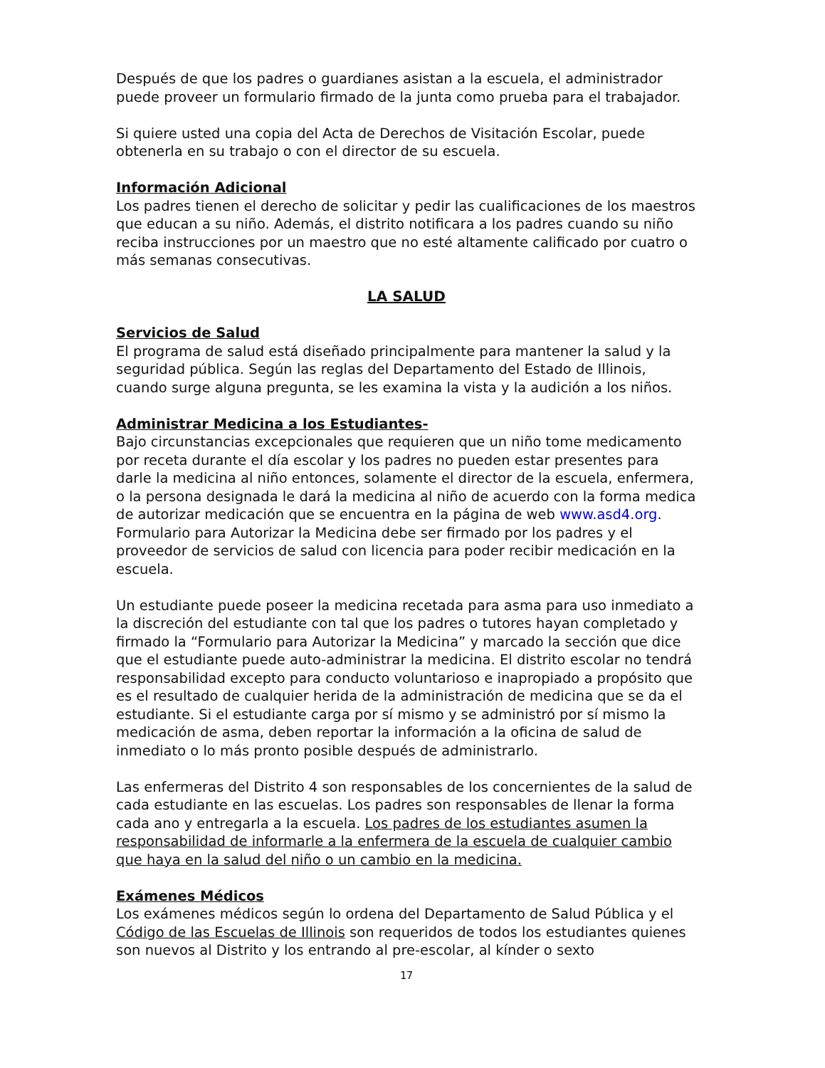Después de que los padres o guardianes asistan a la escuela, el administrador puede proveer un formulario firmado de la junta como prueba para el trabajador.
Si quiere usted una copia del Acta de Derechos de Visitación Escolar, puede obtenerla en su trabajo o con el director de su escuela.
Información Adicional
Los padres tienen el derecho de solicitar y pedir las cualificaciones de los maestros que educan a su niño. Además, el distrito notificara a los padres cuando su niño reciba instrucciones por un maestro que no esté altamente calificado por cuatro o más semanas consecutivas.
LA SALUD
Servicios de Salud
El programa de salud está diseñado principalmente para mantener la salud y la seguridad pública. Según las reglas del Departamento del Estado de Illinois, cuando surge alguna pregunta, se les examina la vista y la audición a los niños.
Administrar Medicina a los Estudiantes-
Bajo circunstancias excepcionales que requieren que un niño tome medicamento por receta durante el día escolar y los padres no pueden estar presentes para darle la medicina al niño entonces, solamente el director de la escuela, enfermera, o la persona designada le dará la medicina al niño de acuerdo con la forma medica de autorizar medicación que se encuentra en la página de web www.asd4.org. Formulario para Autorizar la Medicina debe ser firmado por los padres y el proveedor de servicios de salud con licencia para poder recibir medicación en la escuela.
Un estudiante puede poseer la medicina recetada para asma para uso inmediato a la discreción del estudiante con tal que los padres o tutores hayan completado y firmado la “Formulario para Autorizar la Medicina” y marcado la sección que dice que el estudiante puede auto-administrar la medicina. El distrito escolar no tendrá responsabilidad excepto para conducto voluntarioso e inapropiado a propósito que es el resultado de cualquier herida de la administración de medicina que se da el estudiante. Si el estudiante carga por sí mismo y se administró por sí mismo la medicación de asma, deben reportar la información a la oficina de salud de inmediato o lo más pronto posible después de administrarlo.
Las enfermeras del Distrito 4 son responsables de los concernientes de la salud de cada estudiante en las escuelas. Los padres son responsables de llenar la forma cada ano y entregarla a la escuela. Los padres de los estudiantes asumen la responsabilidad de informarle a la enfermera de la escuela de cualquier cambio que haya en la salud del niño o un cambio en la medicina.
Exámenes Médicos
Los exámenes médicos según lo ordena del Departamento de Salud Pública y el Código de las Escuelas de Illinois son requeridos de todos los estudiantes quienes son nuevos al Distrito y los entrando al pre-escolar, al kínder o sexto
17